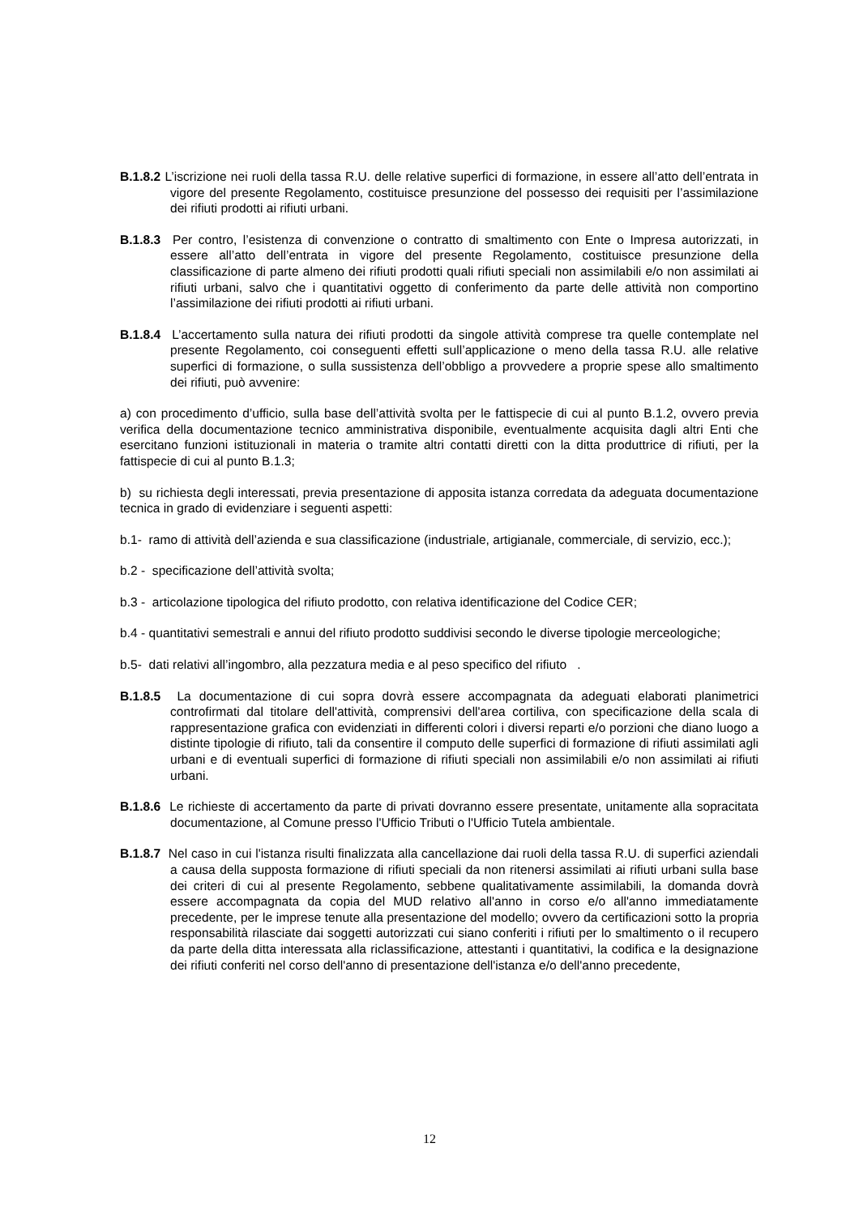B.1.8.2 L’iscrizione nei ruoli della tassa R.U. delle relative superfici di formazione, in essere all’atto dell’entrata in vigore del presente Regolamento, costituisce presunzione del possesso dei requisiti per l’assimilazione dei rifiuti prodotti ai rifiuti urbani.
B.1.8.3 Per contro, l’esistenza di convenzione o contratto di smaltimento con Ente o Impresa autorizzati, in essere all’atto dell’entrata in vigore del presente Regolamento, costituisce presunzione della classificazione di parte almeno dei rifiuti prodotti quali rifiuti speciali non assimilabili e/o non assimilati ai rifiuti urbani, salvo che i quantitativi oggetto di conferimento da parte delle attività non comportino l’assimilazione dei rifiuti prodotti ai rifiuti urbani.
B.1.8.4 L’accertamento sulla natura dei rifiuti prodotti da singole attività comprese tra quelle contemplate nel presente Regolamento, coi conseguenti effetti sull’applicazione o meno della tassa R.U. alle relative superfici di formazione, o sulla sussistenza dell’obbligo a provvedere a proprie spese allo smaltimento dei rifiuti, può avvenire:
a) con procedimento d’ufficio, sulla base dell’attività svolta per le fattispecie di cui al punto B.1.2, ovvero previa verifica della documentazione tecnico amministrativa disponibile, eventualmente acquisita dagli altri Enti che esercitano funzioni istituzionali in materia o tramite altri contatti diretti con la ditta produttrice di rifiuti, per la fattispecie di cui al punto B.1.3;
b) su richiesta degli interessati, previa presentazione di apposita istanza corredata da adeguata documentazione tecnica in grado di evidenziare i seguenti aspetti:
b.1- ramo di attività dell’azienda e sua classificazione (industriale, artigianale, commerciale, di servizio, ecc.);
b.2 - specificazione dell’attività svolta;
b.3 - articolazione tipologica del rifiuto prodotto, con relativa identificazione del Codice CER;
b.4 - quantitativi semestrali e annui del rifiuto prodotto suddivisi secondo le diverse tipologie merceologiche;
b.5- dati relativi all’ingombro, alla pezzatura media e al peso specifico del rifiuto .
B.1.8.5 La documentazione di cui sopra dovrà essere accompagnata da adeguati elaborati planimetrici controfirmati dal titolare dell'attività, comprensivi dell'area cortiliva, con specificazione della scala di rappresentazione grafica con evidenziati in differenti colori i diversi reparti e/o porzioni che diano luogo a distinte tipologie di rifiuto, tali da consentire il computo delle superfici di formazione di rifiuti assimilati agli urbani e di eventuali superfici di formazione di rifiuti speciali non assimilabili e/o non assimilati ai rifiuti urbani.
B.1.8.6 Le richieste di accertamento da parte di privati dovranno essere presentate, unitamente alla sopracitata documentazione, al Comune presso l'Ufficio Tributi o l'Ufficio Tutela ambientale.
B.1.8.7 Nel caso in cui l'istanza risulti finalizzata alla cancellazione dai ruoli della tassa R.U. di superfici aziendali a causa della supposta formazione di rifiuti speciali da non ritenersi assimilati ai rifiuti urbani sulla base dei criteri di cui al presente Regolamento, sebbene qualitativamente assimilabili, la domanda dovrà essere accompagnata da copia del MUD relativo all'anno in corso e/o all'anno immediatamente precedente, per le imprese tenute alla presentazione del modello; ovvero da certificazioni sotto la propria responsabilità rilasciate dai soggetti autorizzati cui siano conferiti i rifiuti per lo smaltimento o il recupero da parte della ditta interessata alla riclassificazione, attestanti i quantitativi, la codifica e la designazione dei rifiuti conferiti nel corso dell'anno di presentazione dell'istanza e/o dell'anno precedente,
12